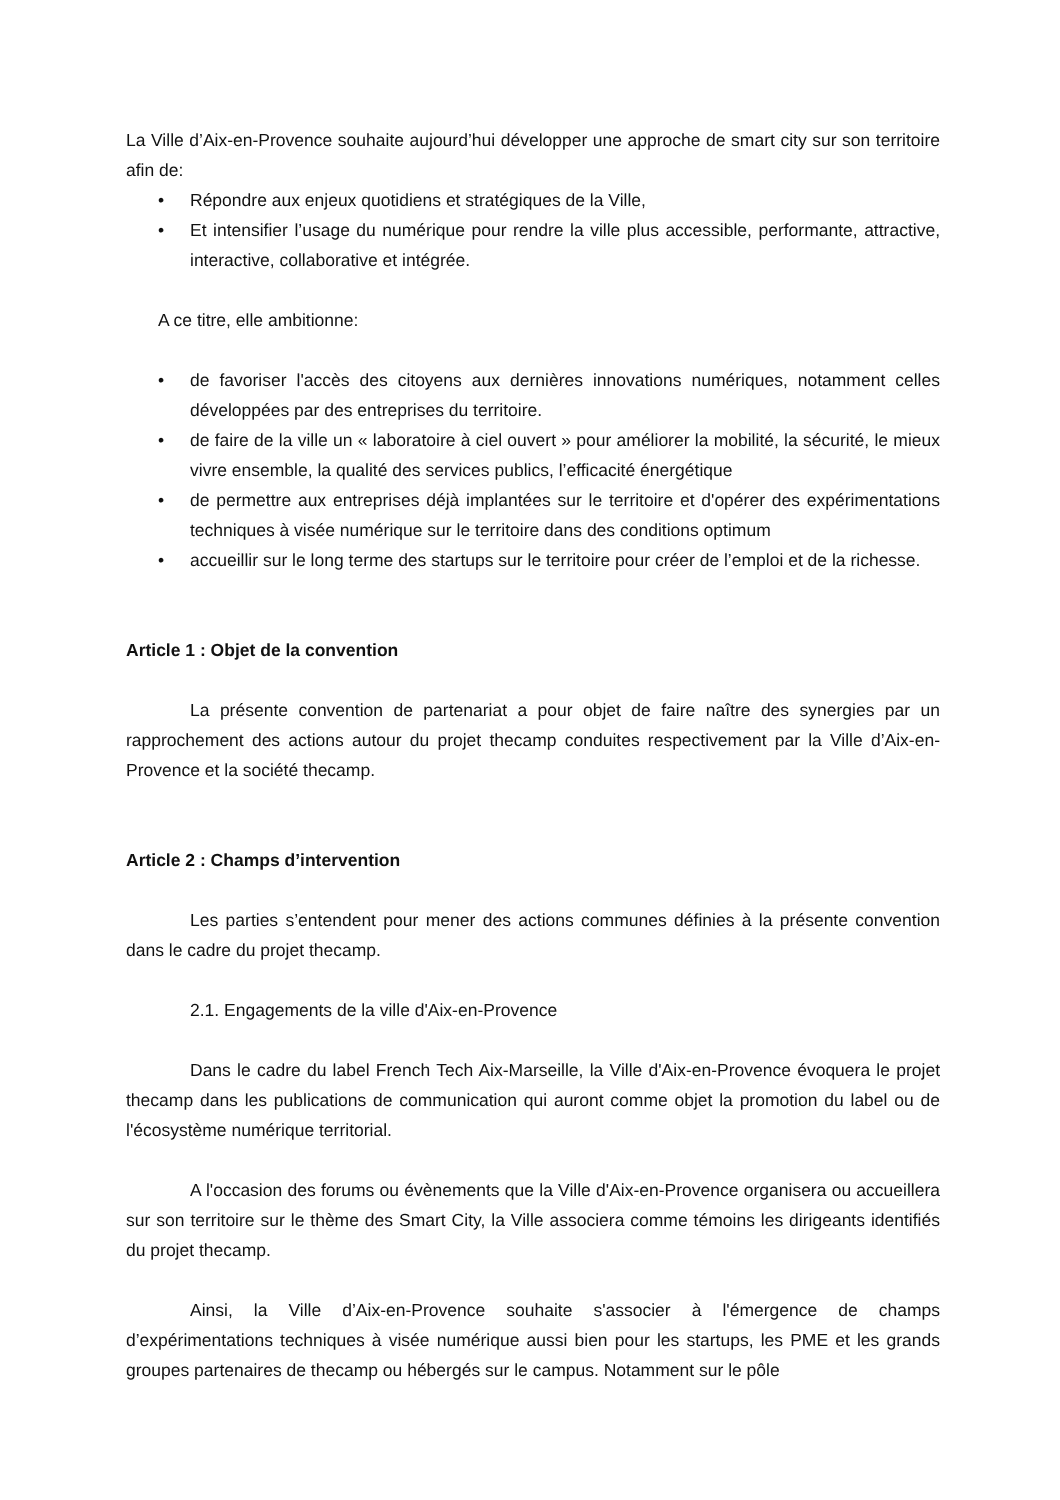La Ville d’Aix-en-Provence souhaite aujourd’hui développer une approche de smart city sur son territoire afin de:
• Répondre aux enjeux quotidiens et stratégiques de la Ville,
• Et intensifier l’usage du numérique pour rendre la ville plus accessible, performante, attractive, interactive, collaborative et intégrée.
A ce titre, elle ambitionne:
• de favoriser l'accès des citoyens aux dernières innovations numériques, notamment celles développées par des entreprises du territoire.
• de faire de la ville un « laboratoire à ciel ouvert » pour améliorer la mobilité, la sécurité, le mieux vivre ensemble, la qualité des services publics, l’efficacité énergétique
• de permettre aux entreprises déjà implantées sur le territoire et d'opérer des expérimentations techniques à visée numérique sur le territoire dans des conditions optimum
• accueillir sur le long terme des startups sur le territoire pour créer de l’emploi et de la richesse.
Article 1 : Objet de la convention
La présente convention de partenariat a pour objet de faire naître des synergies par un rapprochement des actions autour du projet thecamp conduites respectivement par la Ville d’Aix-en-Provence et la société thecamp.
Article 2 : Champs d’intervention
Les parties s’entendent pour mener des actions communes définies à la présente convention dans le cadre du projet thecamp.
2.1. Engagements de la ville d'Aix-en-Provence
Dans le cadre du label French Tech Aix-Marseille, la Ville d'Aix-en-Provence évoquera le projet thecamp dans les publications de communication qui auront comme objet la promotion du label ou de l'écosystème numérique territorial.
A l'occasion des forums ou évènements que la Ville d'Aix-en-Provence organisera ou accueillera sur son territoire sur le thème des Smart City, la Ville associera comme témoins les dirigeants identifiés du projet thecamp.
Ainsi, la Ville d’Aix-en-Provence souhaite s'associer à l'émergence de champs d’expérimentations techniques à visée numérique aussi bien pour les startups, les PME et les grands groupes partenaires de thecamp ou hébergés sur le campus. Notamment sur le pôle